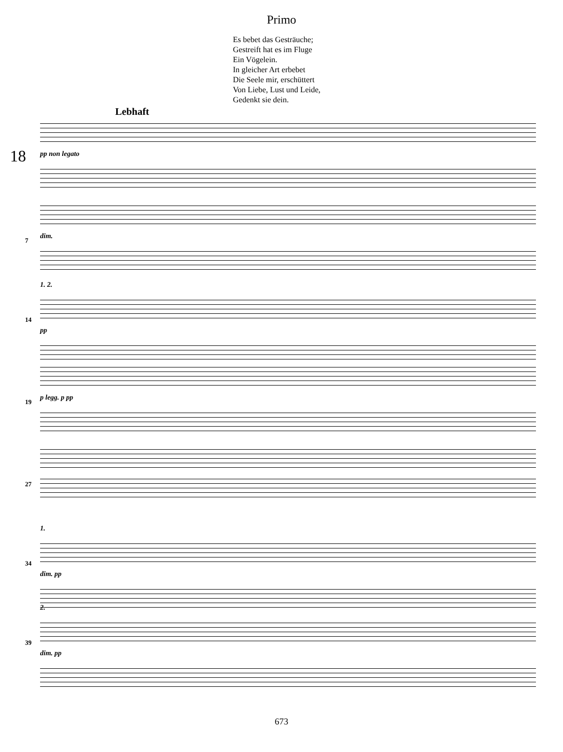Primo
Es bebet das Gesträuche;
Gestreift hat es im Fluge
Ein Vögelein.
In gleicher Art erbebet
Die Seele mir, erschüttert
Von Liebe, Lust und Leide,
Gedenkt sie dein.
Lebhaft
18
pp non legato
7
dim.
14
1. 2.
pp
19
p legg. p pp
27
34
1.
dim. pp
39
2.
dim. pp
673